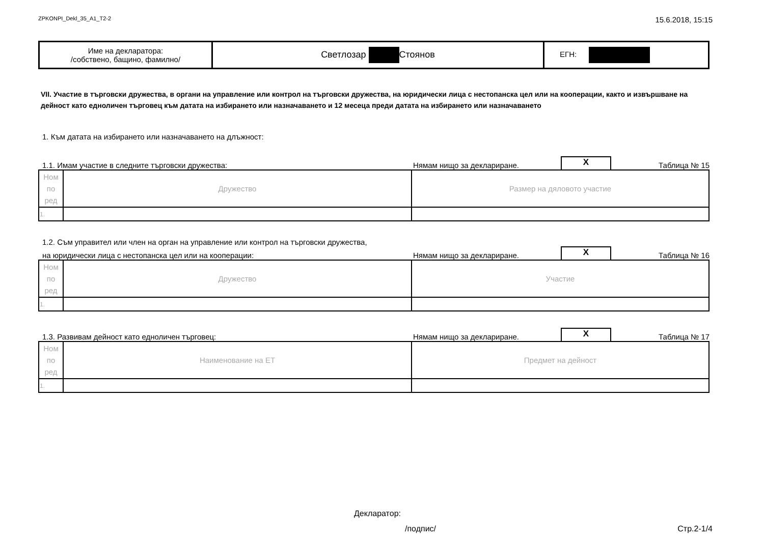ZPKONPI_Dekl_35_A1_T2-2 15.6.2018, 15:15
| Име на декларатора: /собствено, бащино, фамилно/ | Светлозар Стоянов | ЕГН: |
VII. Участие в търговски дружества, в органи на управление или контрол на търговски дружества, на юридически лица с нестопанска цел или на кооперации, както и извършване на дейност като едноличен търговец към датата на избирането или назначаването и 12 месеца преди датата на избирането или назначаването
1. Към датата на избирането или назначаването на длъжност:
1.1. Имам участие в следните търговски дружества: Нямам нищо за деклариране. X Таблица № 15
| Ном по ред | Дружество | Размер на дяловото участие |
| 1. | | |
1.2. Съм управител или член на орган на управление или контрол на търговски дружества,
на юридически лица с нестопанска цел или на кооперации: Нямам нищо за деклариране. X Таблица № 16
| Ном по ред | Дружество | Участие |
| 1. | | |
1.3. Развивам дейност като едноличен търговец: Нямам нищо за деклариране. X Таблица № 17
| Ном по ред | Наименование на ЕТ | Предмет на дейност |
| 1. | | |
Декларатор:
/подпис/ Стр.2-1/4